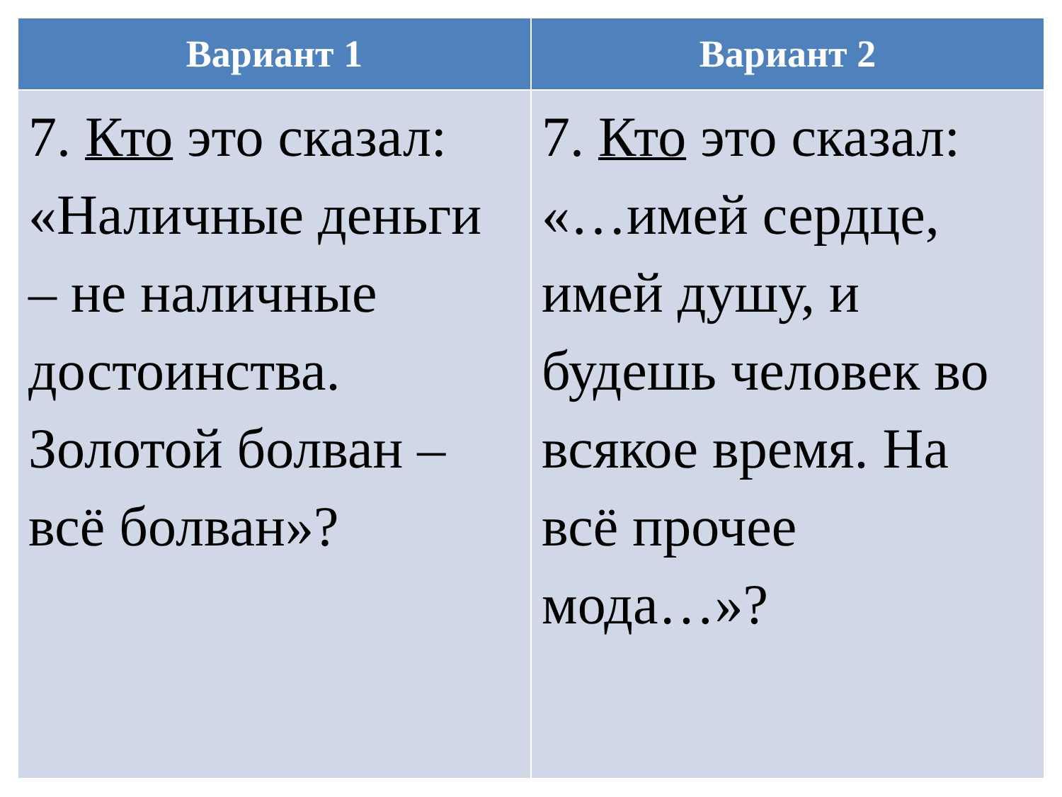| Вариант 1 | Вариант 2 |
| --- | --- |
| 7. Кто это сказал: «Наличные деньги – не наличные достоинства. Золотой болван – всё болван»? | 7. Кто это сказал: «…имей сердце, имей душу, и будешь человек во всякое время. На всё прочее мода…»? |